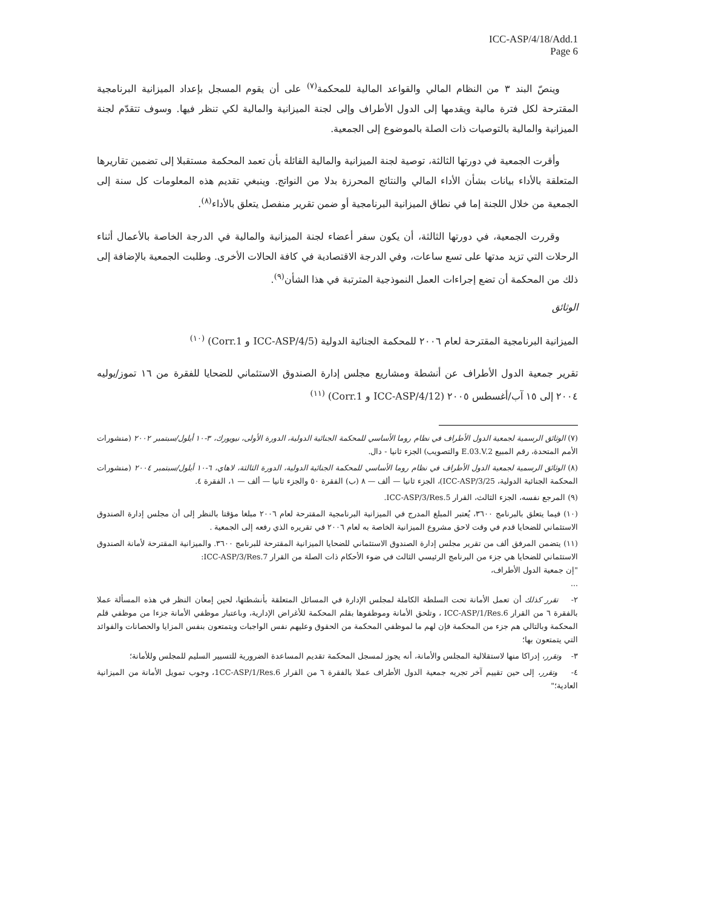ICC-ASP/4/18/Add.1
Page 6
وينصّ البند ٣ من النظام المالي والقواعد المالية للمحكمة<sup>(٧)</sup> على أن يقوم المسجل بإعداد الميزانية البرنامجية المقترحة لكل فترة مالية ويقدمها إلى الدول الأطراف وإلى لجنة الميزانية والمالية لكي تنظر فيها. وسوف تتقدّم لجنة الميزانية والمالية بالتوصيات ذات الصلة بالموضوع إلى الجمعية.
وأقرت الجمعية في دورتها الثالثة، توصية لجنة الميزانية والمالية القائلة بأن تعمد المحكمة مستقبلا إلى تضمين تقاريرها المتعلقة بالأداء بيانات بشأن الأداء المالي والنتائج المحرزة بدلا من النواتج. وينبغي تقديم هذه المعلومات كل سنة إلى الجمعية من خلال اللجنة إما في نطاق الميزانية البرنامجية أو ضمن تقرير منفصل يتعلق بالأداء<sup>(٨)</sup>.
وقررت الجمعية، في دورتها الثالثة، أن يكون سفر أعضاء لجنة الميزانية والمالية في الدرجة الخاصة بالأعمال أثناء الرحلات التي تزيد مدتها على تسع ساعات، وفي الدرجة الاقتصادية في كافة الحالات الأخرى. وطلبت الجمعية بالإضافة إلى ذلك من المحكمة أن تضع إجراءات العمل النموذجية المترتبة في هذا الشأن<sup>(٩)</sup>.
الوثائق
الميزانية البرنامجية المقترحة لعام ٢٠٠٦ للمحكمة الجنائية الدولية (ICC-ASP/4/5 و Corr.1) <sup>(١٠)</sup>
تقرير جمعية الدول الأطراف عن أنشطة ومشاريع مجلس إدارة الصندوق الاستئماني للضحايا للفقرة من ١٦ تموز/يوليه ٢٠٠٤ إلى ١٥ آب/أغسطس ٢٠٠٥ (ICC-ASP/4/12 و Corr.1) <sup>(١١)</sup>
(٧) الوثائق الرسمية لجمعية الدول الأطراف في نظام روما الأساسي للمحكمة الجنائية الدولية، الدورة الأولى، نيويورك، ٣-١٠ أيلول/سبتمبر ٢٠٠٢ (منشورات الأمم المتحدة، رقم المبيع E.03.V.2 والتصويب) الجزء ثانيا - دال.
(٨) الوثائق الرسمية لجمعية الدول الأطراف في نظام روما الأساسي للمحكمة الجنائية الدولية، الدورة الثالثة، لاهاي، ٦-١٠ أيلول/سبتمبر ٢٠٠٤ (منشورات المحكمة الجنائية الدولية، ICC-ASP/3/25)، الجزء ثانيا — ألف — ٨ (ب) الفقرة ٥٠ والجزء ثانيا — ألف — ١، الفقرة ٤.
(٩) المرجع نفسه، الجزء الثالث، القرار ICC-ASP/3/Res.5.
(١٠) فيما يتعلق بالبرنامج ٣٦٠٠، يُعتبر المبلغ المدرج في الميزانية البرنامجية المقترحة لعام ٢٠٠٦ مبلغا مؤقتا بالنظر إلى أن مجلس إدارة الصندوق الاستئماني للضحايا قدم في وقت لاحق مشروع الميزانية الخاصة به لعام ٢٠٠٦ في تقريره الذي رفعه إلى الجمعية .
(١١) يتضمن المرفق ألف من تقرير مجلس إدارة الصندوق الاستئماني للضحايا الميزانية المقترحة للبرنامج ٣٦٠٠. والميزانية المقترحة لأمانة الصندوق الاستئماني للضحايا هي جزء من البرنامج الرئيسي الثالث في ضوء الأحكام ذات الصلة من القرار ICC-ASP/3/Res.7:
"إن جمعية الدول الأطراف،
...
٢- تقرر كذلك أن تعمل الأمانة تحت السلطة الكاملة لمجلس الإدارة في المسائل المتعلقة بأنشطتها، لحين إمعان النظر في هذه المسألة عملا بالفقرة ٦ من القرار ICC-ASP/1/Res.6 ، وتلحق الأمانة وموظفوها بقلم المحكمة للأغراض الإدارية، وباعتبار موظفي الأمانة جزءا من موظفي قلم المحكمة وبالتالي هم جزء من المحكمة فإن لهم ما لموظفي المحكمة من الحقوق وعليهم نفس الواجبات ويتمتعون بنفس المزايا والحصانات والفوائد التي يتمتعون بها؛
٣- وتقرر، إدراكا منها لاستقلالية المجلس والأمانة، أنه يجوز لمسجل المحكمة تقديم المساعدة الضرورية للتسيير السليم للمجلس وللأمانة؛
٤- وتقرر، إلى حين تقييم آخر تجريه جمعية الدول الأطراف عملا بالفقرة ٦ من القرار 1CC-ASP/1/Res.6، وجوب تمويل الأمانة من الميزانية العادية؛"